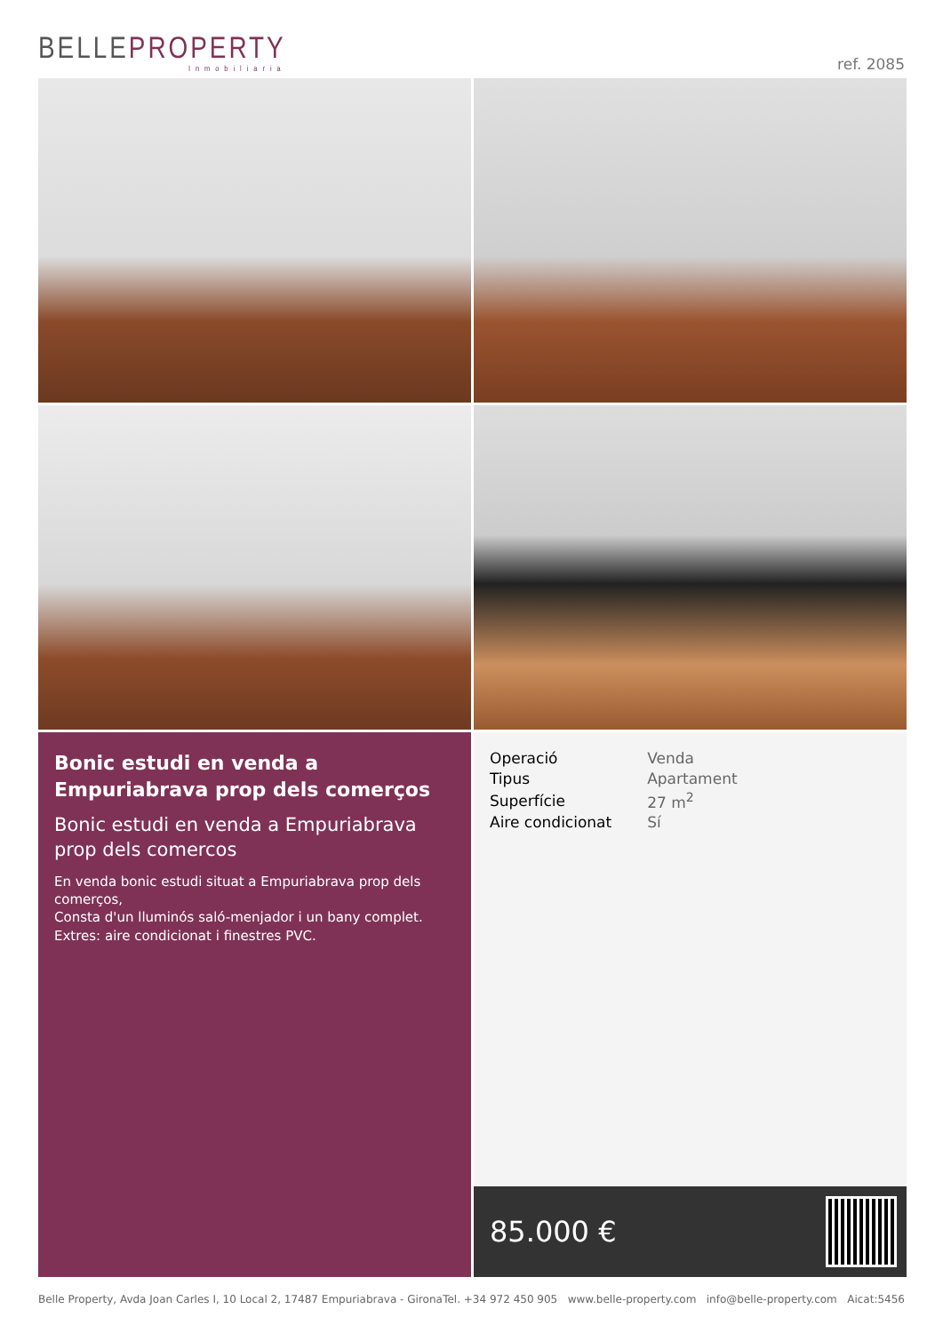BELLEPROPERTY
Inmobiliaria
ref. 2085
Bonic estudi en venda a Empuriabrava prop dels comerços
Bonic estudi en venda a Empuriabrava prop dels comercos
En venda bonic estudi situat a Empuriabrava prop dels comerços,
Consta d'un lluminós saló-menjador i un bany complet.
Extres: aire condicionat i finestres PVC.
| Operació | Venda |
| Tipus | Apartament |
| Superfície | 27 m<sup>2</sup> |
| Aire condicionat | Sí |
85.000 €
Belle Property, Avda Joan Carles I, 10 Local 2, 17487 Empuriabrava - Girona Tel. +34 972 450 905 www.belle-property.com info@belle-property.com Aicat:5456